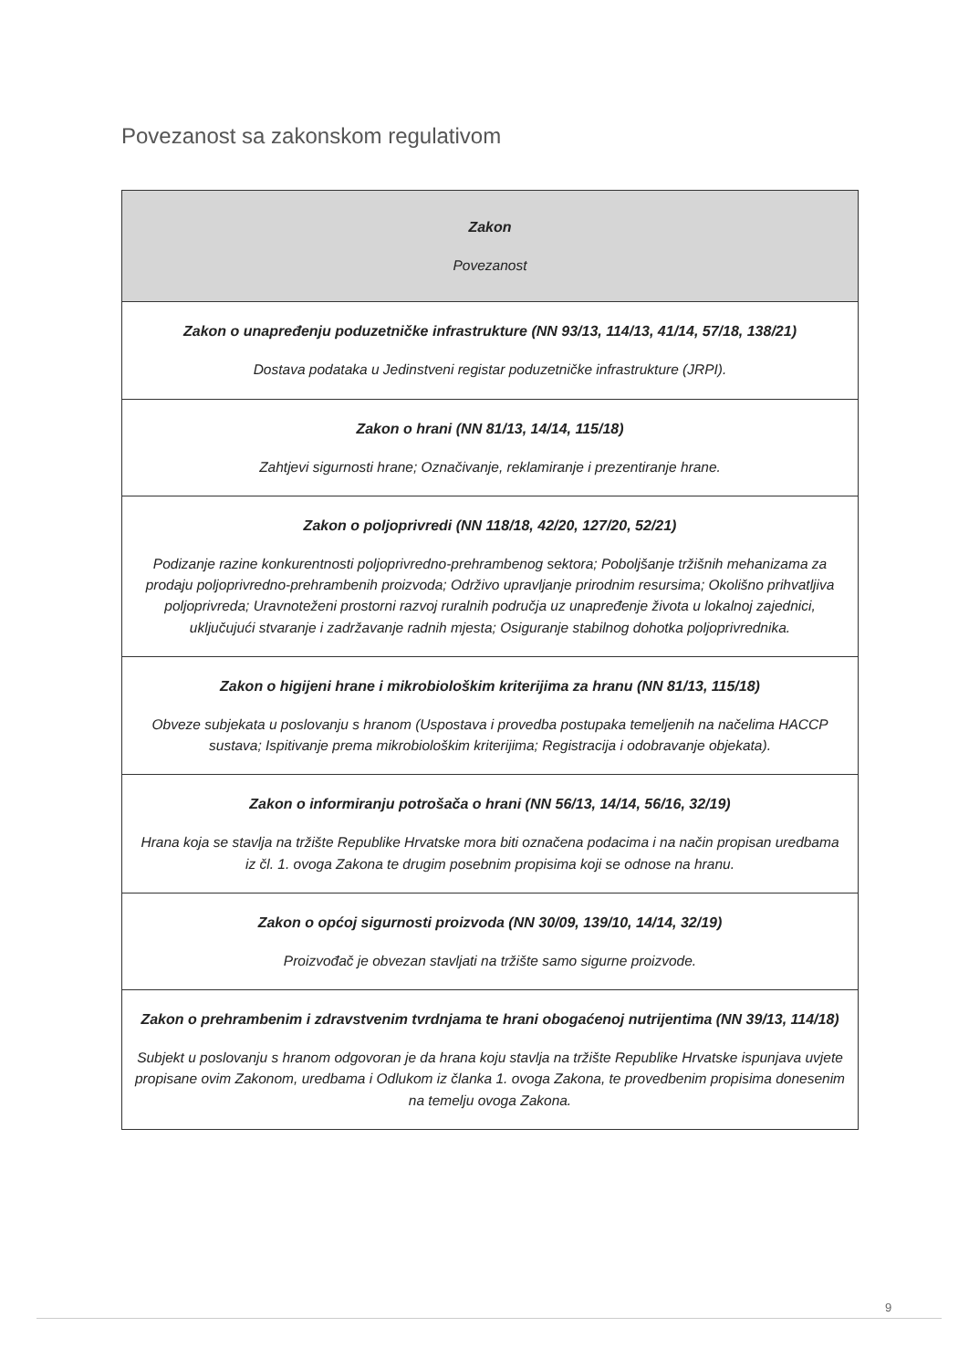Povezanost sa zakonskom regulativom
| Zakon Povezanost |
| --- |
| Zakon o unapređenju poduzetničke infrastrukture (NN 93/13, 114/13, 41/14, 57/18, 138/21) Dostava podataka u Jedinstveni registar poduzetničke infrastrukture (JRPI). |
| Zakon o hrani (NN 81/13, 14/14, 115/18) Zahtjevi sigurnosti hrane; Označivanje, reklamiranje i prezentiranje hrane. |
| Zakon o poljoprivredi (NN 118/18, 42/20, 127/20, 52/21) Podizanje razine konkurentnosti poljoprivredno-prehrambenog sektora; Poboljšanje tržišnih mehanizama za prodaju poljoprivredno-prehrambenih proizvoda; Održivo upravljanje prirodnim resursima; Okolišno prihvatljiva poljoprivreda; Uravnoteženi prostorni razvoj ruralnih područja uz unapređenje života u lokalnoj zajednici, uključujući stvaranje i zadržavanje radnih mjesta; Osiguranje stabilnog dohotka poljoprivrednika. |
| Zakon o higijeni hrane i mikrobiološkim kriterijima za hranu (NN 81/13, 115/18) Obveze subjekata u poslovanju s hranom (Uspostava i provedba postupaka temeljenih na načelima HACCP sustava; Ispitivanje prema mikrobiološkim kriterijima; Registracija i odobravanje objekata). |
| Zakon o informiranju potrošača o hrani (NN 56/13, 14/14, 56/16, 32/19) Hrana koja se stavlja na tržište Republike Hrvatske mora biti označena podacima i na način propisan uredbama iz čl. 1. ovoga Zakona te drugim posebnim propisima koji se odnose na hranu. |
| Zakon o općoj sigurnosti proizvoda (NN 30/09, 139/10, 14/14, 32/19) Proizvođač je obvezan stavljati na tržište samo sigurne proizvode. |
| Zakon o prehrambenim i zdravstvenim tvrdnjama te hrani obogaćenoj nutrijentima (NN 39/13, 114/18) Subjekt u poslovanju s hranom odgovoran je da hrana koju stavlja na tržište Republike Hrvatske ispunjava uvjete propisane ovim Zakonom, uredbama i Odlukom iz članka 1. ovoga Zakona, te provedbenim propisima donesenim na temelju ovoga Zakona. |
9